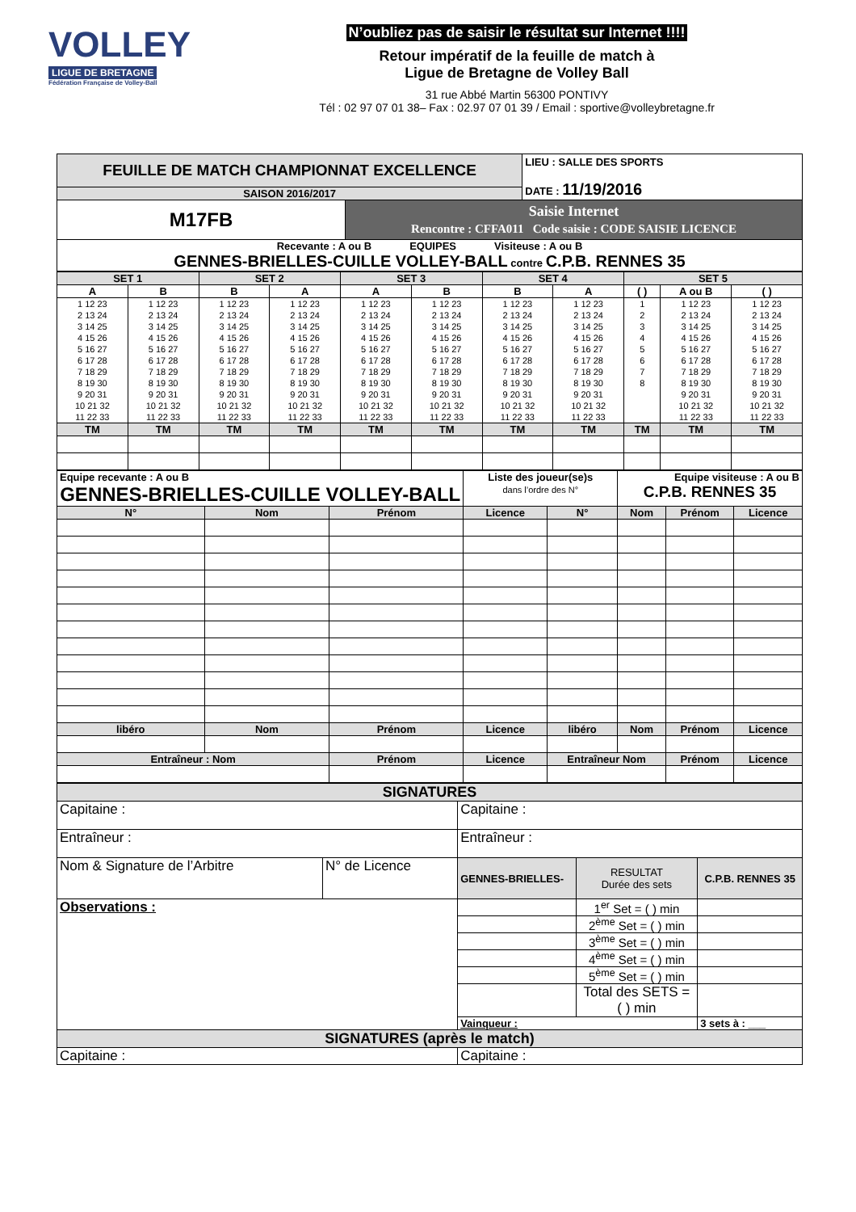VOLLEY
LIGUE DE BRETAGNE
Fédération Française de Volley-Ball
N’oubliez pas de saisir le résultat sur Internet !!!!
Retour impératif de la feuille de match à
Ligue de Bretagne de Volley Ball
31 rue Abbé Martin 56300 PONTIVY
Tél : 02 97 07 01 38– Fax : 02.97 07 01 39 / Email : sportive@volleybretagne.fr
| FEUILLE DE MATCH CHAMPIONNAT EXCELLENCE | | LIEU : SALLE DES SPORTS DATE : 11/19/2016 |
| SAISON 2016/2017 | | |
| M17FB | Saisie Internet Rencontre : CFFA011 Code saisie : CODE SAISIE LICENCE | |
| Recevante : A ou B EQUIPES Visiteuse : A ou B GENNES-BRIELLES-CUILLE VOLLEY-BALL contre C.P.B. RENNES 35 | | |
| SET 1 | | SET 2 | | SET 3 | | SET 4 | | SET 5 | | |
| A | B | B | A | A | B | B | A | ( ) | A ou B | ( ) |
| 1 12 23 2 13 24 3 14 25 4 15 26 5 16 27 6 17 28 7 18 29 8 19 30 9 20 31 10 21 32 11 22 33 | 1 12 23 2 13 24 3 14 25 4 15 26 5 16 27 6 17 28 7 18 29 8 19 30 9 20 31 10 21 32 11 22 33 | 1 12 23 2 13 24 3 14 25 4 15 26 5 16 27 6 17 28 7 18 29 8 19 30 9 20 31 10 21 32 11 22 33 | 1 12 23 2 13 24 3 14 25 4 15 26 5 16 27 6 17 28 7 18 29 8 19 30 9 20 31 10 21 32 11 22 33 | 1 12 23 2 13 24 3 14 25 4 15 26 5 16 27 6 17 28 7 18 29 8 19 30 9 20 31 10 21 32 11 22 33 | 1 12 23 2 13 24 3 14 25 4 15 26 5 16 27 6 17 28 7 18 29 8 19 30 9 20 31 10 21 32 11 22 33 | 1 12 23 2 13 24 3 14 25 4 15 26 5 16 27 6 17 28 7 18 29 8 19 30 9 20 31 10 21 32 11 22 33 | 1 12 23 2 13 24 3 14 25 4 15 26 5 16 27 6 17 28 7 18 29 8 19 30 9 20 31 10 21 32 11 22 33 | 1 2 3 4 5 6 7 8 | 1 12 23 2 13 24 3 14 25 4 15 26 5 16 27 6 17 28 7 18 29 8 19 30 9 20 31 10 21 32 11 22 33 | 1 12 23 2 13 24 3 14 25 4 15 26 5 16 27 6 17 28 7 18 29 8 19 30 9 20 31 10 21 32 11 22 33 |
| TM | TM | TM | TM | TM | TM | TM | TM | TM | TM | TM |
| Equipe recevante : A ou B GENNES-BRIELLES-CUILLE VOLLEY-BALL | | | Liste des joueur(se)s dans l’ordre des N° | | Equipe visiteuse : A ou B C.P.B. RENNES 35 | | |
| N° | Nom | Prénom | Licence | N° | Nom | Prénom | Licence |
| libéro | Nom | Prénom | Licence | libéro | Nom | Prénom | Licence |
| Entraîneur : Nom | | Prénom | Licence | Entraîneur Nom | | Prénom | Licence |
| SIGNATURES | | | | |
| Capitaine : | | Capitaine : | | |
| Entraîneur : | | Entraîneur : | | |
| Nom & Signature de l’Arbitre | N° de Licence | GENNES-BRIELLES- | RESULTAT Durée des sets | C.P.B. RENNES 35 |
| Observations : | | | 1<sup>er</sup> Set = ( ) min | |
| | | | 2<sup>ème</sup> Set = ( ) min | |
| | | | 3<sup>ème</sup> Set = ( ) min | |
| | | | 4<sup>ème</sup> Set = ( ) min | |
| | | | 5<sup>ème</sup> Set = ( ) min | |
| | | | Total des SETS = ( ) min | |
| | | Vainqueur : | | 3 sets à : ___ |
| SIGNATURES (après le match) | | | | |
| Capitaine : | | Capitaine : | | |